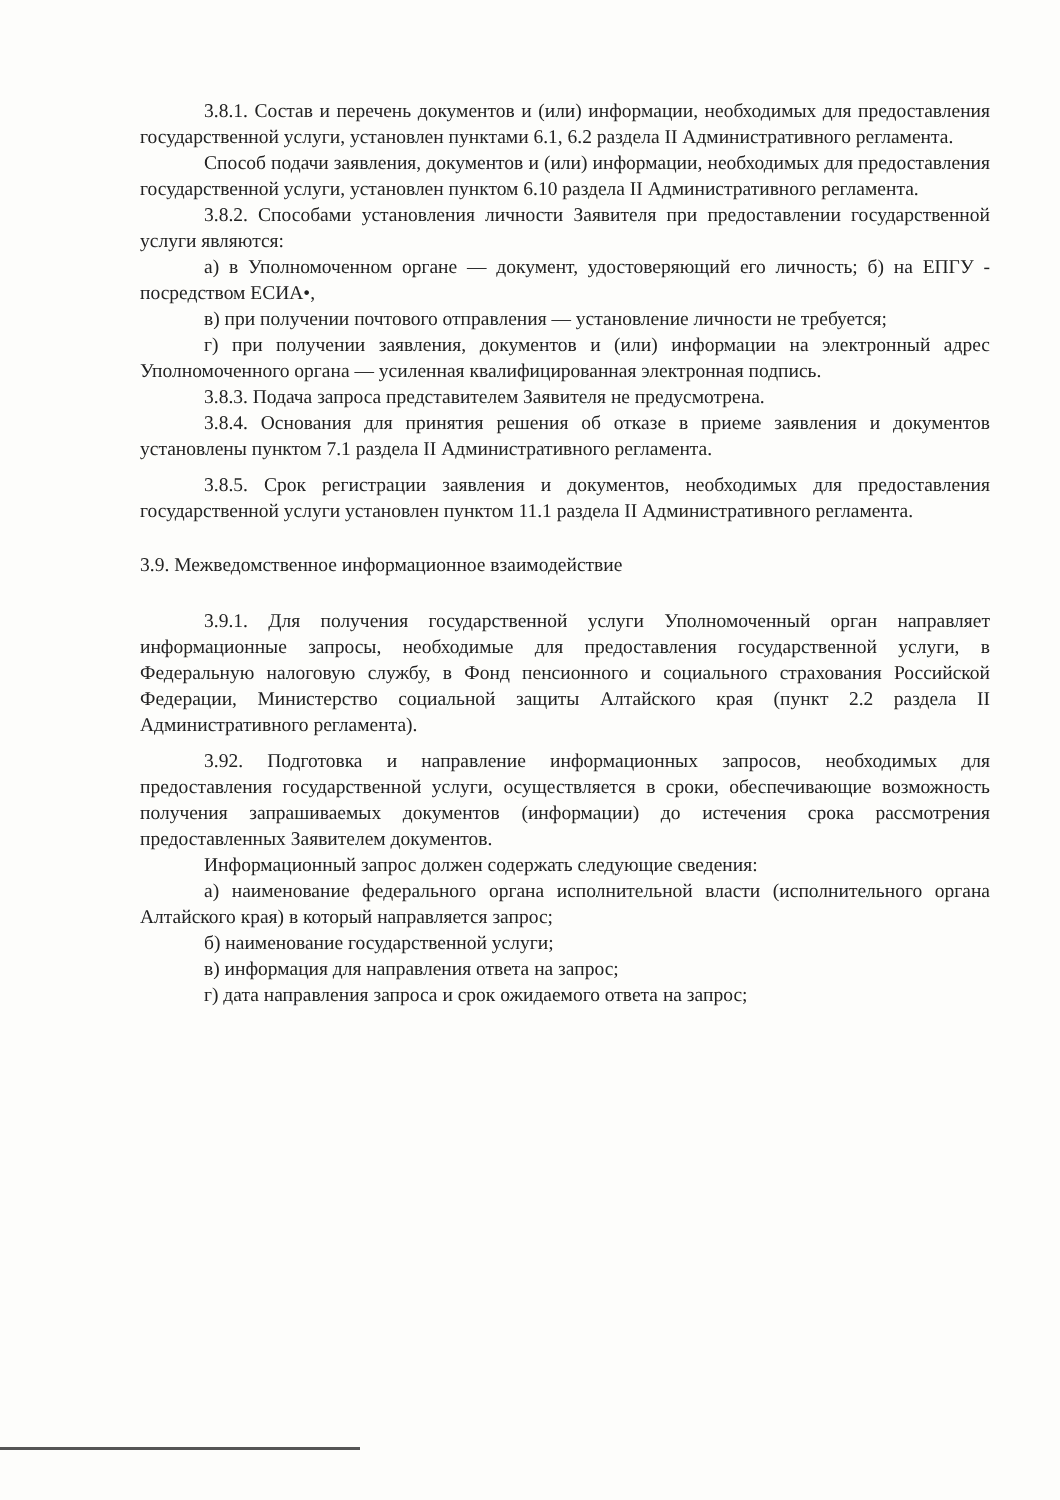3.8.1. Состав и перечень документов и (или) информации, необходимых для предоставления государственной услуги, установлен пунктами 6.1, 6.2 раздела II Административного регламента.
Способ подачи заявления, документов и (или) информации, необходимых для предоставления государственной услуги, установлен пунктом 6.10 раздела II Административного регламента.
3.8.2. Способами установления личности Заявителя при предоставлении государственной услуги являются:
а) в Уполномоченном органе — документ, удостоверяющий его личность; б) на ЕПГУ - посредством ЕСИА•,
в) при получении почтового отправления — установление личности не требуется;
г) при получении заявления, документов и (или) информации на электронный адрес Уполномоченного органа — усиленная квалифицированная электронная подпись.
3.8.3. Подача запроса представителем Заявителя не предусмотрена.
3.8.4. Основания для принятия решения об отказе в приеме заявления и документов установлены пунктом 7.1 раздела II Административного регламента.
3.8.5. Срок регистрации заявления и документов, необходимых для предоставления государственной услуги установлен пунктом 11.1 раздела II Административного регламента.
3.9. Межведомственное информационное взаимодействие
3.9.1. Для получения государственной услуги Уполномоченный орган направляет информационные запросы, необходимые для предоставления государственной услуги, в Федеральную налоговую службу, в Фонд пенсионного и социального страхования Российской Федерации, Министерство социальной защиты Алтайского края (пункт 2.2 раздела II Административного регламента).
3.92. Подготовка и направление информационных запросов, необходимых для предоставления государственной услуги, осуществляется в сроки, обеспечивающие возможность получения запрашиваемых документов (информации) до истечения срока рассмотрения предоставленных Заявителем документов.
Информационный запрос должен содержать следующие сведения:
а) наименование федерального органа исполнительной власти (исполнительного органа Алтайского края) в который направляется запрос;
б) наименование государственной услуги;
в) информация для направления ответа на запрос;
г) дата направления запроса и срок ожидаемого ответа на запрос;